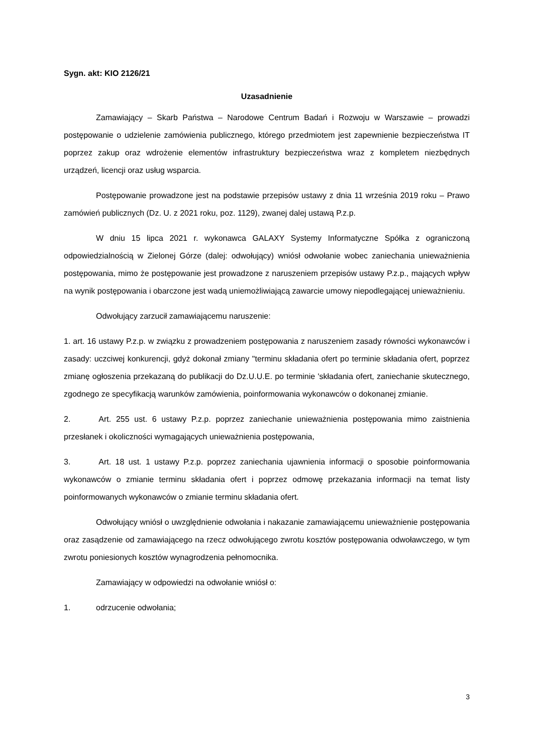Sygn. akt: KIO 2126/21
Uzasadnienie
Zamawiający – Skarb Państwa – Narodowe Centrum Badań i Rozwoju w Warszawie – prowadzi postępowanie o udzielenie zamówienia publicznego, którego przedmiotem jest zapewnienie bezpieczeństwa IT poprzez zakup oraz wdrożenie elementów infrastruktury bezpieczeństwa wraz z kompletem niezbędnych urządzeń, licencji oraz usług wsparcia.
Postępowanie prowadzone jest na podstawie przepisów ustawy z dnia 11 września 2019 roku – Prawo zamówień publicznych (Dz. U. z 2021 roku, poz. 1129), zwanej dalej ustawą P.z.p.
W dniu 15 lipca 2021 r. wykonawca GALAXY Systemy Informatyczne Spółka z ograniczoną odpowiedzialnością w Zielonej Górze (dalej: odwołujący) wniósł odwołanie wobec zaniechania unieważnienia postępowania, mimo że postępowanie jest prowadzone z naruszeniem przepisów ustawy P.z.p., mających wpływ na wynik postępowania i obarczone jest wadą uniemożliwiającą zawarcie umowy niepodlegającej unieważnieniu.
Odwołujący zarzucił zamawiającemu naruszenie:
1. art. 16 ustawy P.z.p. w związku z prowadzeniem postępowania z naruszeniem zasady równości wykonawców i zasady: uczciwej konkurencji, gdyż dokonał zmiany "terminu składania ofert po terminie składania ofert, poprzez zmianę ogłoszenia przekazaną do publikacji do Dz.U.U.E. po terminie 'składania ofert, zaniechanie skutecznego, zgodnego ze specyfikacją warunków zamówienia, poinformowania wykonawców o dokonanej zmianie.
2. Art. 255 ust. 6 ustawy P.z.p. poprzez zaniechanie unieważnienia postępowania mimo zaistnienia przesłanek i okoliczności wymagających unieważnienia postępowania,
3. Art. 18 ust. 1 ustawy P.z.p. poprzez zaniechania ujawnienia informacji o sposobie poinformowania wykonawców o zmianie terminu składania ofert i poprzez odmowę przekazania informacji na temat listy poinformowanych wykonawców o zmianie terminu składania ofert.
Odwołujący wniósł o uwzględnienie odwołania i nakazanie zamawiającemu unieważnienie postępowania oraz zasądzenie od zamawiającego na rzecz odwołującego zwrotu kosztów postępowania odwoławczego, w tym zwrotu poniesionych kosztów wynagrodzenia pełnomocnika.
Zamawiający w odpowiedzi na odwołanie wniósł o:
1. odrzucenie odwołania;
3